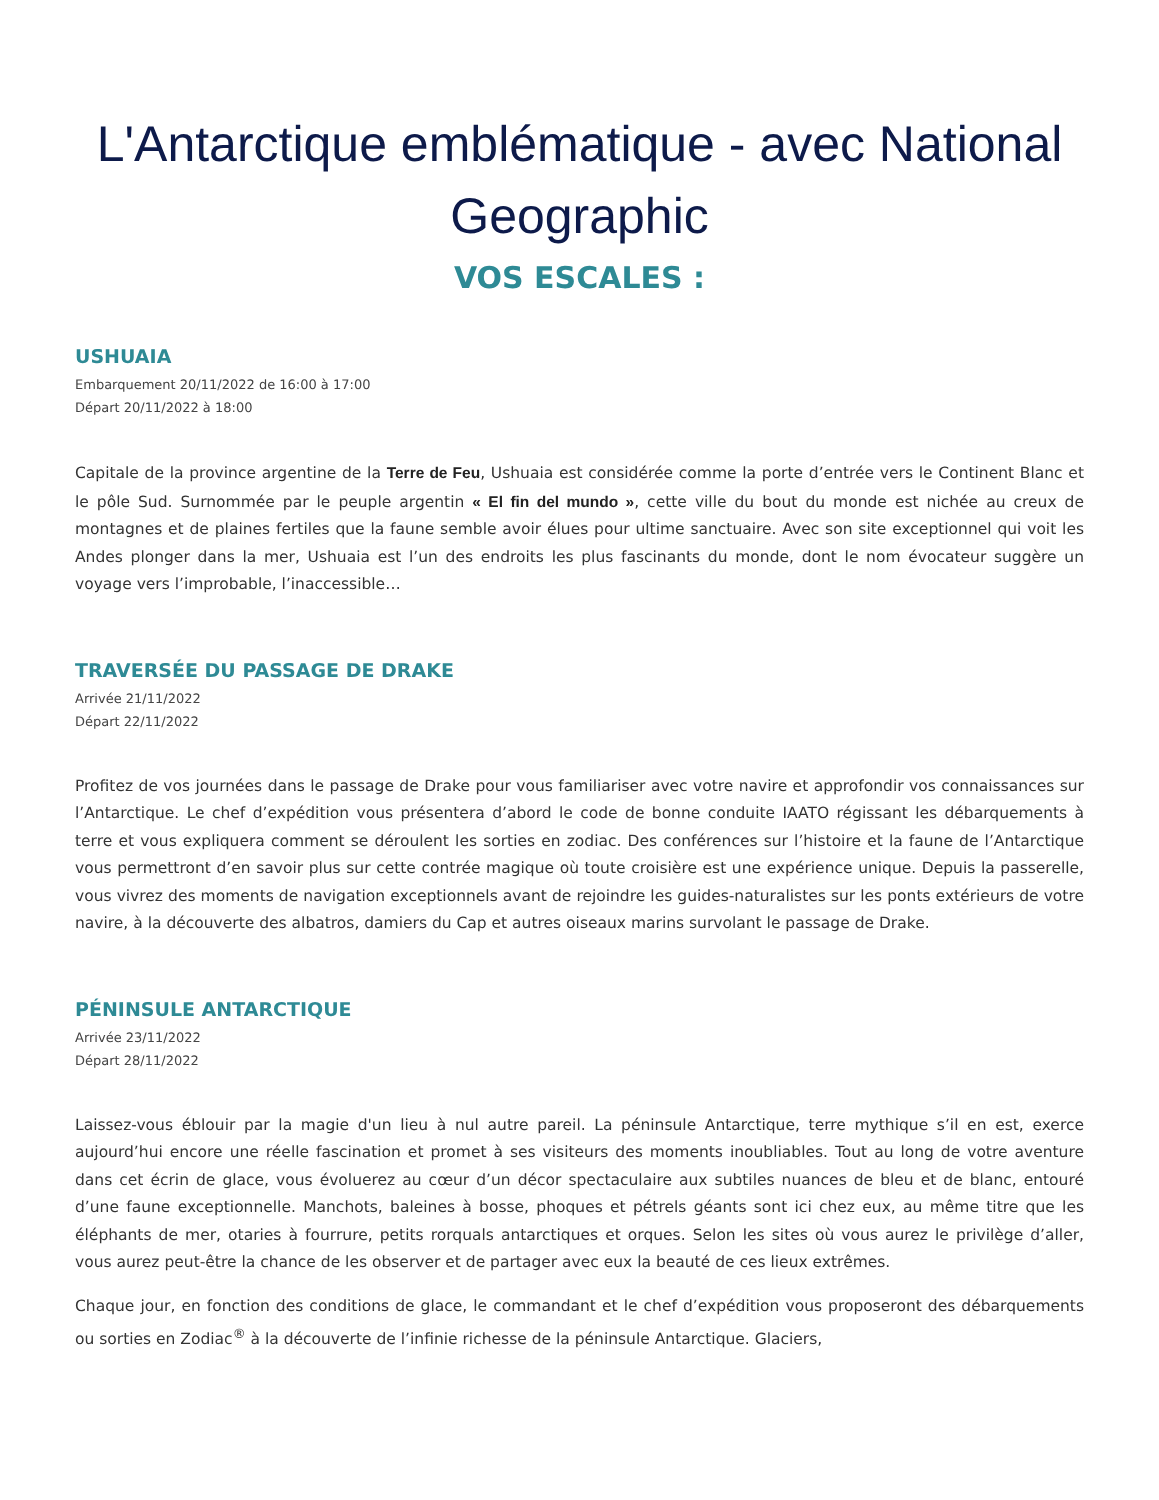L'Antarctique emblématique - avec National Geographic
VOS ESCALES :
USHUAIA
Embarquement 20/11/2022 de 16:00 à 17:00
Départ 20/11/2022 à 18:00
Capitale de la province argentine de la Terre de Feu, Ushuaia est considérée comme la porte d’entrée vers le Continent Blanc et le pôle Sud. Surnommée par le peuple argentin « El fin del mundo », cette ville du bout du monde est nichée au creux de montagnes et de plaines fertiles que la faune semble avoir élues pour ultime sanctuaire. Avec son site exceptionnel qui voit les Andes plonger dans la mer, Ushuaia est l’un des endroits les plus fascinants du monde, dont le nom évocateur suggère un voyage vers l’improbable, l’inaccessible…
TRAVERSÉE DU PASSAGE DE DRAKE
Arrivée 21/11/2022
Départ 22/11/2022
Profitez de vos journées dans le passage de Drake pour vous familiariser avec votre navire et approfondir vos connaissances sur l’Antarctique. Le chef d’expédition vous présentera d’abord le code de bonne conduite IAATO régissant les débarquements à terre et vous expliquera comment se déroulent les sorties en zodiac. Des conférences sur l’histoire et la faune de l’Antarctique vous permettront d’en savoir plus sur cette contrée magique où toute croisière est une expérience unique. Depuis la passerelle, vous vivrez des moments de navigation exceptionnels avant de rejoindre les guides-naturalistes sur les ponts extérieurs de votre navire, à la découverte des albatros, damiers du Cap et autres oiseaux marins survolant le passage de Drake.
PÉNINSULE ANTARCTIQUE
Arrivée 23/11/2022
Départ 28/11/2022
Laissez-vous éblouir par la magie d'un lieu à nul autre pareil. La péninsule Antarctique, terre mythique s’il en est, exerce aujourd’hui encore une réelle fascination et promet à ses visiteurs des moments inoubliables. Tout au long de votre aventure dans cet écrin de glace, vous évoluerez au cœur d’un décor spectaculaire aux subtiles nuances de bleu et de blanc, entouré d’une faune exceptionnelle. Manchots, baleines à bosse, phoques et pétrels géants sont ici chez eux, au même titre que les éléphants de mer, otaries à fourrure, petits rorquals antarctiques et orques. Selon les sites où vous aurez le privilège d’aller, vous aurez peut-être la chance de les observer et de partager avec eux la beauté de ces lieux extrêmes.
Chaque jour, en fonction des conditions de glace, le commandant et le chef d’expédition vous proposeront des débarquements ou sorties en Zodiac<sup>®</sup> à la découverte de l’infinie richesse de la péninsule Antarctique. Glaciers,